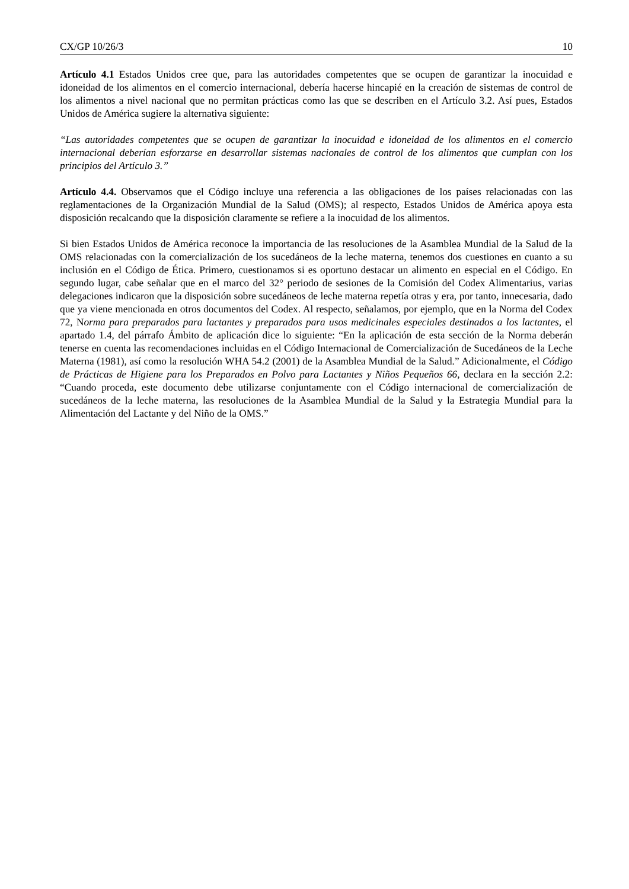CX/GP 10/26/3 10
Artículo 4.1 Estados Unidos cree que, para las autoridades competentes que se ocupen de garantizar la inocuidad e idoneidad de los alimentos en el comercio internacional, debería hacerse hincapié en la creación de sistemas de control de los alimentos a nivel nacional que no permitan prácticas como las que se describen en el Artículo 3.2. Así pues, Estados Unidos de América sugiere la alternativa siguiente:
“Las autoridades competentes que se ocupen de garantizar la inocuidad e idoneidad de los alimentos en el comercio internacional deberían esforzarse en desarrollar sistemas nacionales de control de los alimentos que cumplan con los principios del Artículo 3.”
Artículo 4.4. Observamos que el Código incluye una referencia a las obligaciones de los países relacionadas con las reglamentaciones de la Organización Mundial de la Salud (OMS); al respecto, Estados Unidos de América apoya esta disposición recalcando que la disposición claramente se refiere a la inocuidad de los alimentos.
Si bien Estados Unidos de América reconoce la importancia de las resoluciones de la Asamblea Mundial de la Salud de la OMS relacionadas con la comercialización de los sucedáneos de la leche materna, tenemos dos cuestiones en cuanto a su inclusión en el Código de Ética. Primero, cuestionamos si es oportuno destacar un alimento en especial en el Código. En segundo lugar, cabe señalar que en el marco del 32° periodo de sesiones de la Comisión del Codex Alimentarius, varias delegaciones indicaron que la disposición sobre sucedáneos de leche materna repetía otras y era, por tanto, innecesaria, dado que ya viene mencionada en otros documentos del Codex. Al respecto, señalamos, por ejemplo, que en la Norma del Codex 72, Norma para preparados para lactantes y preparados para usos medicinales especiales destinados a los lactantes, el apartado 1.4, del párrafo Ámbito de aplicación dice lo siguiente: “En la aplicación de esta sección de la Norma deberán tenerse en cuenta las recomendaciones incluidas en el Código Internacional de Comercialización de Sucedáneos de la Leche Materna (1981), así como la resolución WHA 54.2 (2001) de la Asamblea Mundial de la Salud.” Adicionalmente, el Código de Prácticas de Higiene para los Preparados en Polvo para Lactantes y Niños Pequeños 66, declara en la sección 2.2: “Cuando proceda, este documento debe utilizarse conjuntamente con el Código internacional de comercialización de sucedáneos de la leche materna, las resoluciones de la Asamblea Mundial de la Salud y la Estrategia Mundial para la Alimentación del Lactante y del Niño de la OMS.”